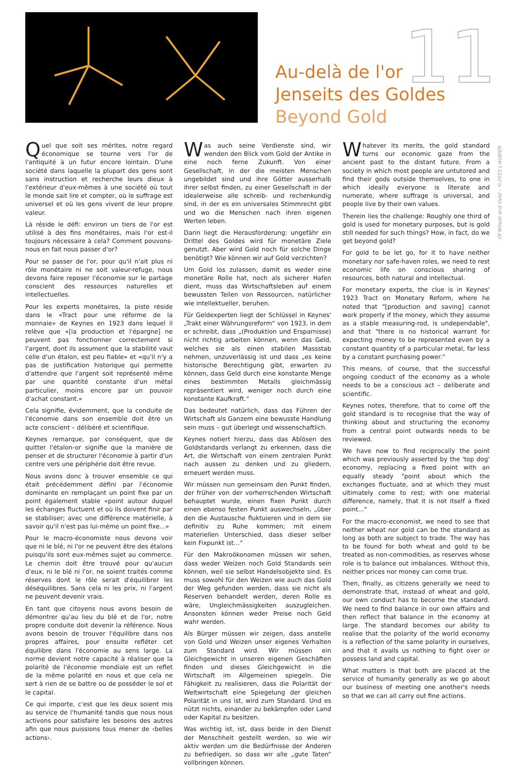11
Of Wheat and Gold – ©2015 L'AUBIER
Au-delà de l'or
Jenseits des Goldes
Beyond Gold
Quel que soit ses mérites, notre regard économique se tourne vers l'or de l'antiquité à un futur encore lointain. D'une société dans laquelle la plupart des gens sont sans instruction et recherche leurs dieux à l'extérieur d'eux-mêmes à une société où tout le monde sait lire et compter, où le suffrage est universel et où les gens vivent de leur propre valeur.
Là réside le défi: environ un tiers de l'or est utilisé à des fins monétaires, mais l'or est-il toujours nécessaire à cela? Comment pouvons-nous en fait nous passer d'or?
Pour se passer de l'or, pour qu'il n'ait plus ni rôle monétaire ni ne soit valeur-refuge, nous devons faire reposer l'économie sur le partage conscient des ressources naturelles et intellectuelles.
Pour les experts monétaires, la piste réside dans le «Tract pour une réforme de la monnaie» de Keynes en 1923 dans lequel il relève que «[la production et l'épargne] ne peuvent pas fonctionner correctement si l'argent, dont ils assument que la stabilité vaut celle d'un étalon, est peu fiable» et «qu'il n'y a pas de justification historique qui permette d'attendre que l'argent soit représenté même par une quantité constante d'un métal particulier, moins encore par un pouvoir d'achat constant.»
Cela signifie, évidemment, que la conduite de l'économie dans son ensemble doit être un acte conscient – délibéré et scientifique.
Keynes remarque, par conséquent, que de quitter l'étalon-or signifie que la manière de penser et de structurer l'économie à partir d'un centre vers une périphérie doit être revue.
Nous avons donc à trouver ensemble ce qui était précédemment défini par l'économie dominante en remplaçant un point fixe par un point également stable «point autour duquel les échanges fluctuent et où ils doivent finir par se stabiliser; avec une différence matérielle, à savoir qu'il n'est pas lui-même un point fixe...»
Pour le macro-économiste nous devons voir que ni le blé, ni l'or ne peuvent être des étalons puisqu'ils sont eux-mêmes sujet au commerce. Le chemin doit être trouvé pour qu'aucun d'eux, ni le blé ni l'or, ne soient traités comme réserves dont le rôle serait d'équilibrer les déséquilibres. Sans cela ni les prix, ni l'argent ne peuvent devenir vrais.
En tant que citoyens nous avons besoin de démontrer qu'au lieu du blé et de l'or, notre propre conduite doit devenir la référence. Nous avons besoin de trouver l'équilibre dans nos propres affaires, pour ensuite refléter cet équilibre dans l'économie au sens large. La norme devient notre capacité à réaliser que la polarité de l'économie mondiale est un reflet de la même polarité en nous et que cela ne sert à rien de se battre ou de posséder le sol et le capital.
Ce qui importe, c'est que les deux soient mis au service de l'humanité tandis que nous nous activons pour satisfaire les besoins des autres afin que nous puissions tous mener de ‹belles actions›.
Was auch seine Verdienste sind, wir wenden den Blick vom Gold der Antike in eine noch ferne Zukunft. Von einer Gesellschaft, in der die meisten Menschen ungebildet sind und ihre Götter ausserhalb ihrer selbst finden, zu einer Gesellschaft in der idealerweise alle schreib- und rechenkundig sind, in der es ein universales Stimmrecht gibt und wo die Menschen nach ihren eigenen Werten leben.
Darin liegt die Herausforderung: ungefähr ein Drittel des Goldes wird für monetäre Ziele genutzt. Aber wird Gold noch für solche Dinge benötigt? Wie können wir auf Gold verzichten?
Um Gold los zulassen, damit es weder eine monetäre Rolle hat, noch als sicherer Hafen dient, muss das Wirtschaftsleben auf einem bewussten Teilen von Ressourcen, natürlicher wie intellektueller, beruhen.
Für Geldexperten liegt der Schlüssel in Keynes' „Trakt einer Währungsreform“ von 1923, in dem er schreibt, dass „(Produktion und Ersparnisse) nicht richtig arbeiten können, wenn das Geld, welches sie als einen stabilen Massstab nehmen, unzuverlässig ist und dass „es keine historische Berechtigung gibt, erwarten zu können, dass Geld durch eine konstante Menge eines bestimmten Metalls gleichmässig repräsentiert wird, weniger noch durch eine konstante Kaufkraft.“
Das bedeutet natürlich, dass das Führen der Wirtschaft als Ganzem eine bewusste Handlung sein muss – gut überlegt und wissenschaftlich.
Keynes notiert hierzu, dass das Ablösen des Goldstandards verlangt zu erkennen, dass die Art, die Wirtschaft von einem zentralen Punkt nach aussen zu denken und zu gliedern, erneuert werden muss.
Wir müssen nun gemeinsam den Punkt finden, der früher von der vorherrschenden Wirtschaft behauptet wurde, einen fixen Punkt durch einen ebenso festen Punkt auswechseln, „über den die Austausche fluktuieren und in dem sie definitiv zu Ruhe kommen; mit einem materiellen Unterschied, dass dieser selber kein Fixpunkt ist…“
Für den Makroökonomen müssen wir sehen, dass weder Weizen noch Gold Standards sein können, weil sie selbst Handelsobjekte sind. Es muss sowohl für den Weizen wie auch das Gold der Weg gefunden werden, dass sie nicht als Reserven behandelt werden, deren Rolle es wäre, Ungleichmässigkeiten auszugleichen. Ansonsten können weder Preise noch Geld wahr werden.
Als Bürger müssen wir zeigen, dass anstelle von Gold und Weizen unser eigenes Verhalten zum Standard wird. Wir müssen ein Gleichgewicht in unseren eigenen Geschäften finden und dieses Gleichgewicht in die Wirtschaft im Allgemeinen spiegeln. Die Fähigkeit zu realisieren, dass die Polarität der Weltwirtschaft eine Spiegelung der gleichen Polarität in uns ist, wird zum Standard. Und es nützt nichts, einander zu bekämpfen oder Land oder Kapital zu besitzen.
Was wichtig ist, ist, dass beide in den Dienst der Menschheit gestellt werden, so wie wir aktiv werden um die Bedürfnisse der Anderen zu befriedigen, so dass wir alle „gute Taten“ vollbringen können.
Whatever its merits, the gold standard turns our economic gaze from the ancient past to the distant future. From a society in which most people are untutored and find their gods outside themselves, to one in which ideally everyone is literate and numerate, where suffrage is universal, and people live by their own values.
Therein lies the challenge: Roughly one third of gold is used for monetary purposes, but is gold still needed for such things? How, in fact, do we get beyond gold?
For gold to be let go, for it to have neither monetary nor safe-haven roles, we need to rest economic life on conscious sharing of resources, both natural and intellectual.
For monetary experts, the clue is in Keynes' 1923 Tract on Monetary Reform, where he noted that "[production and saving] cannot work properly if the money, which they assume as a stable measuring-rod, is undependable", and that "there is no historical warrant for expecting money to be represented even by a constant quantity of a particular metal, far less by a constant purchasing power."
This means, of course, that the successful ongoing conduct of the economy as a whole needs to be a conscious act – deliberate and scientific.
Keynes notes, therefore, that to come off the gold standard is to recognise that the way of thinking about and structuring the economy from a central point outwards needs to be reviewed.
We have now to find reciprocally the point which was previously asserted by the 'top dog' economy, replacing a fixed point with an equally steady "point about which the exchanges fluctuate, and at which they must ultimately come to rest; with one material difference, namely, that it is not itself a fixed point…"
For the macro-economist, we need to see that neither wheat nor gold can be the standard as long as both are subject to trade. The way has to be found for both wheat and gold to be treated as non-commodities, as reserves whose role is to balance out imbalances. Without this, neither prices nor money can come true.
Then, finally, as citizens generally we need to demonstrate that, instead of wheat and gold, our own conduct has to become the standard. We need to find balance in our own affairs and then reflect that balance in the economy at large. The standard becomes our ability to realise that the polarity of the world economy is a reflection of the same polarity in ourselves, and that it avails us nothing to fight over or possess land and capital.
What matters is that both are placed at the service of humanity generally as we go about our business of meeting one another's needs so that we can all carry out fine actions.